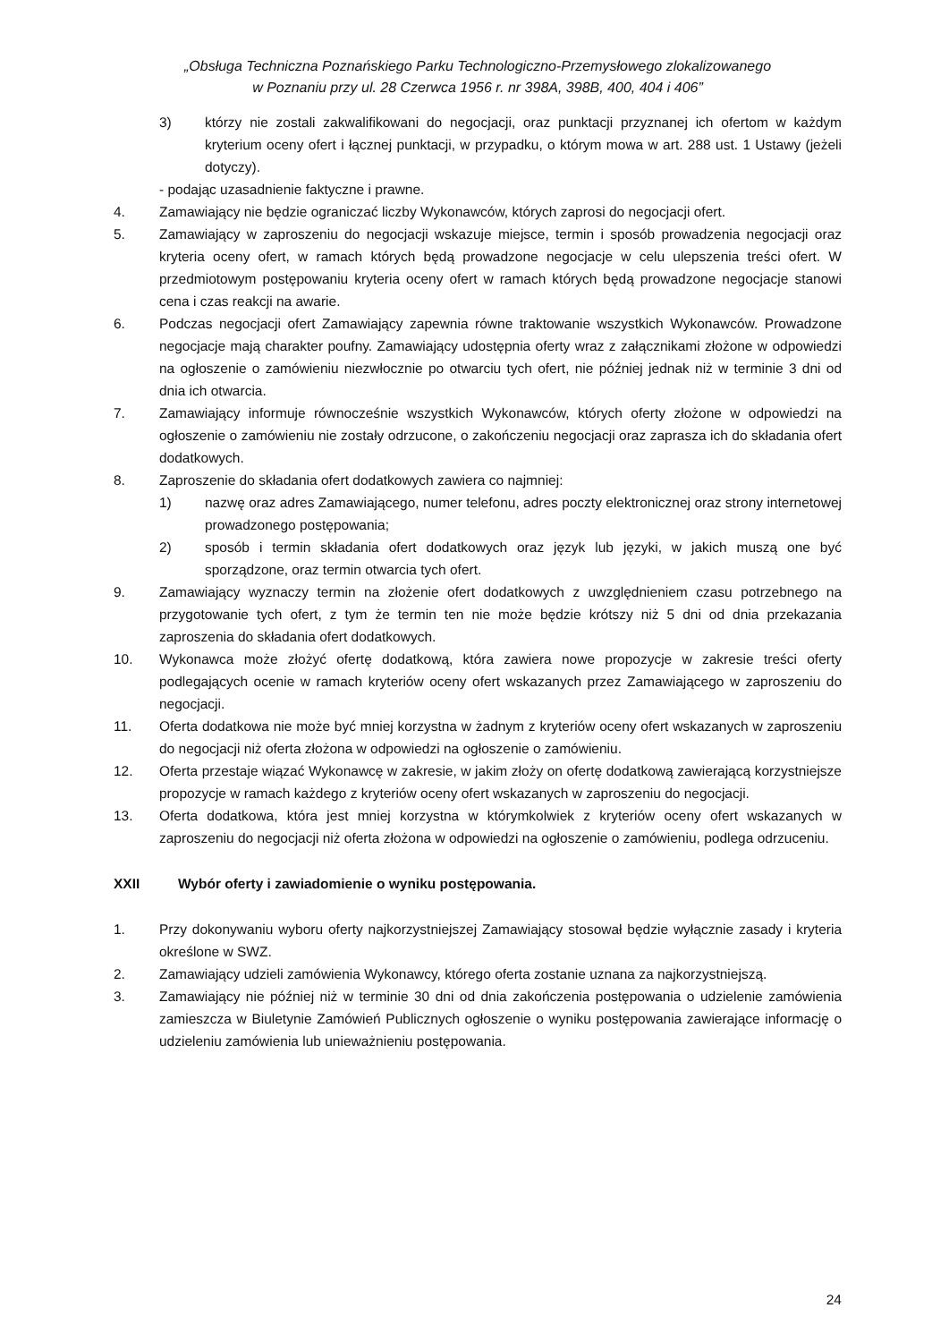„Obsługa Techniczna Poznańskiego Parku Technologiczno-Przemysłowego zlokalizowanego
w Poznaniu przy ul. 28 Czerwca 1956 r. nr 398A, 398B, 400, 404 i 406”
3) którzy nie zostali zakwalifikowani do negocjacji, oraz punktacji przyznanej ich ofertom w każdym kryterium oceny ofert i łącznej punktacji, w przypadku, o którym mowa w art. 288 ust. 1 Ustawy (jeżeli dotyczy).
- podając uzasadnienie faktyczne i prawne.
4. Zamawiający nie będzie ograniczać liczby Wykonawców, których zaprosi do negocjacji ofert.
5. Zamawiający w zaproszeniu do negocjacji wskazuje miejsce, termin i sposób prowadzenia negocjacji oraz kryteria oceny ofert, w ramach których będą prowadzone negocjacje w celu ulepszenia treści ofert. W przedmiotowym postępowaniu kryteria oceny ofert w ramach których będą prowadzone negocjacje stanowi cena i czas reakcji na awarie.
6. Podczas negocjacji ofert Zamawiający zapewnia równe traktowanie wszystkich Wykonawców. Prowadzone negocjacje mają charakter poufny. Zamawiający udostępnia oferty wraz z załącznikami złożone w odpowiedzi na ogłoszenie o zamówieniu niezwłocznie po otwarciu tych ofert, nie później jednak niż w terminie 3 dni od dnia ich otwarcia.
7. Zamawiający informuje równocześnie wszystkich Wykonawców, których oferty złożone w odpowiedzi na ogłoszenie o zamówieniu nie zostały odrzucone, o zakończeniu negocjacji oraz zaprasza ich do składania ofert dodatkowych.
8. Zaproszenie do składania ofert dodatkowych zawiera co najmniej:
1) nazwę oraz adres Zamawiającego, numer telefonu, adres poczty elektronicznej oraz strony internetowej prowadzonego postępowania;
2) sposób i termin składania ofert dodatkowych oraz język lub języki, w jakich muszą one być sporządzone, oraz termin otwarcia tych ofert.
9. Zamawiający wyznaczy termin na złożenie ofert dodatkowych z uwzględnieniem czasu potrzebnego na przygotowanie tych ofert, z tym że termin ten nie może będzie krótszy niż 5 dni od dnia przekazania zaproszenia do składania ofert dodatkowych.
10. Wykonawca może złożyć ofertę dodatkową, która zawiera nowe propozycje w zakresie treści oferty podlegających ocenie w ramach kryteriów oceny ofert wskazanych przez Zamawiającego w zaproszeniu do negocjacji.
11. Oferta dodatkowa nie może być mniej korzystna w żadnym z kryteriów oceny ofert wskazanych w zaproszeniu do negocjacji niż oferta złożona w odpowiedzi na ogłoszenie o zamówieniu.
12. Oferta przestaje wiązać Wykonawcę w zakresie, w jakim złoży on ofertę dodatkową zawierającą korzystniejsze propozycje w ramach każdego z kryteriów oceny ofert wskazanych w zaproszeniu do negocjacji.
13. Oferta dodatkowa, która jest mniej korzystna w którymkolwiek z kryteriów oceny ofert wskazanych w zaproszeniu do negocjacji niż oferta złożona w odpowiedzi na ogłoszenie o zamówieniu, podlega odrzuceniu.
XXII Wybór oferty i zawiadomienie o wyniku postępowania.
1. Przy dokonywaniu wyboru oferty najkorzystniejszej Zamawiający stosował będzie wyłącznie zasady i kryteria określone w SWZ.
2. Zamawiający udzieli zamówienia Wykonawcy, którego oferta zostanie uznana za najkorzystniejszą.
3. Zamawiający nie później niż w terminie 30 dni od dnia zakończenia postępowania o udzielenie zamówienia zamieszcza w Biuletynie Zamówień Publicznych ogłoszenie o wyniku postępowania zawierające informację o udzieleniu zamówienia lub unieważnieniu postępowania.
24